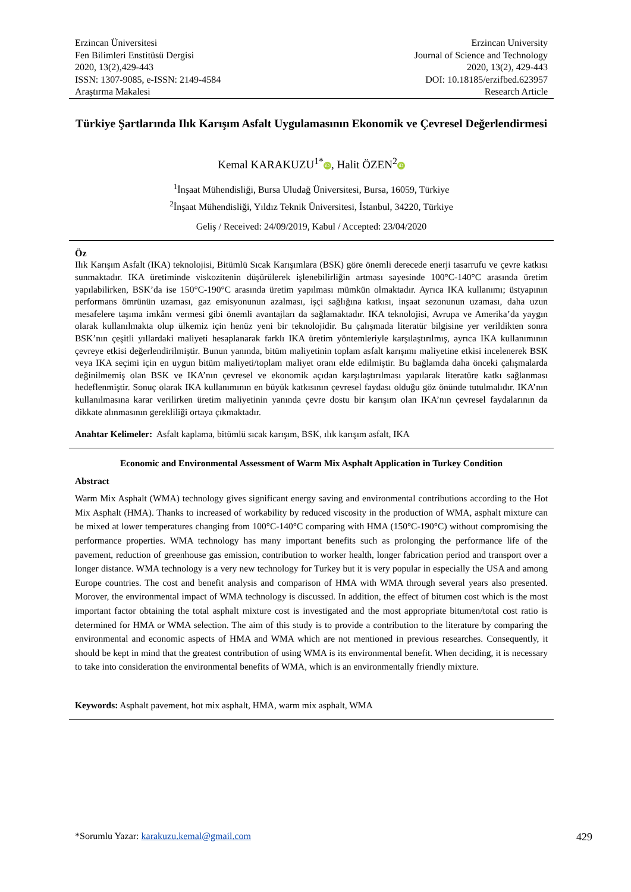Erzincan Üniversitesi
Fen Bilimleri Enstitüsü Dergisi
2020, 13(2),429-443
ISSN: 1307-9085, e-ISSN: 2149-4584
Araştırma Makalesi
Erzincan University
Journal of Science and Technology
2020, 13(2), 429-443
DOI: 10.18185/erzifbed.623957
Research Article
Türkiye Şartlarında Ilık Karışım Asfalt Uygulamasının Ekonomik ve Çevresel Değerlendirmesi
Kemal KARAKUZU<sup>1*</sup> iD, Halit ÖZEN<sup>2</sup> iD
<sup>1</sup> İnşaat Mühendisliği, Bursa Uludağ Üniversitesi, Bursa, 16059, Türkiye
<sup>2</sup> İnşaat Mühendisliği, Yıldız Teknik Üniversitesi, İstanbul, 34220, Türkiye
Geliş / Received: 24/09/2019, Kabul / Accepted: 23/04/2020
Öz
Ilık Karışım Asfalt (IKA) teknolojisi, Bitümlü Sıcak Karışımlara (BSK) göre önemli derecede enerji tasarrufu ve çevre katkısı sunmaktadır. IKA üretiminde viskozitenin düşürülerek işlenebilirliğin artması sayesinde 100°C-140°C arasında üretim yapılabilirken, BSK’da ise 150°C-190°C arasında üretim yapılması mümkün olmaktadır. Ayrıca IKA kullanımı; üstyapının performans ömrünün uzaması, gaz emisyonunun azalması, işçi sağlığına katkısı, inşaat sezonunun uzaması, daha uzun mesafelere taşıma imkânı vermesi gibi önemli avantajları da sağlamaktadır. IKA teknolojisi, Avrupa ve Amerika’da yaygın olarak kullanılmakta olup ülkemiz için henüz yeni bir teknolojidir. Bu çalışmada literatür bilgisine yer verildikten sonra BSK’nın çeşitli yıllardaki maliyeti hesaplanarak farklı IKA üretim yöntemleriyle karşılaştırılmış, ayrıca IKA kullanımının çevreye etkisi değerlendirilmiştir. Bunun yanında, bitüm maliyetinin toplam asfalt karışımı maliyetine etkisi incelenerek BSK veya IKA seçimi için en uygun bitüm maliyeti/toplam maliyet oranı elde edilmiştir. Bu bağlamda daha önceki çalışmalarda değinilmemiş olan BSK ve IKA’nın çevresel ve ekonomik açıdan karşılaştırılması yapılarak literatüre katkı sağlanması hedeflenmiştir. Sonuç olarak IKA kullanımının en büyük katkısının çevresel faydası olduğu göz önünde tutulmalıdır. IKA’nın kullanılmasına karar verilirken üretim maliyetinin yanında çevre dostu bir karışım olan IKA’nın çevresel faydalarının da dikkate alınmasının gerekliliği ortaya çıkmaktadır.
Anahtar Kelimeler: Asfalt kaplama, bitümlü sıcak karışım, BSK, ılık karışım asfalt, IKA
Economic and Environmental Assessment of Warm Mix Asphalt Application in Turkey Condition
Abstract
Warm Mix Asphalt (WMA) technology gives significant energy saving and environmental contributions according to the Hot Mix Asphalt (HMA). Thanks to increased of workability by reduced viscosity in the production of WMA, asphalt mixture can be mixed at lower temperatures changing from 100°C-140°C comparing with HMA (150°C-190°C) without compromising the performance properties. WMA technology has many important benefits such as prolonging the performance life of the pavement, reduction of greenhouse gas emission, contribution to worker health, longer fabrication period and transport over a longer distance. WMA technology is a very new technology for Turkey but it is very popular in especially the USA and among Europe countries. The cost and benefit analysis and comparison of HMA with WMA through several years also presented. Morover, the environmental impact of WMA technology is discussed. In addition, the effect of bitumen cost which is the most important factor obtaining the total asphalt mixture cost is investigated and the most appropriate bitumen/total cost ratio is determined for HMA or WMA selection. The aim of this study is to provide a contribution to the literature by comparing the environmental and economic aspects of HMA and WMA which are not mentioned in previous researches. Consequently, it should be kept in mind that the greatest contribution of using WMA is its environmental benefit. When deciding, it is necessary to take into consideration the environmental benefits of WMA, which is an environmentally friendly mixture.
Keywords: Asphalt pavement, hot mix asphalt, HMA, warm mix asphalt, WMA
*Sorumlu Yazar: karakuzu.kemal@gmail.com
429